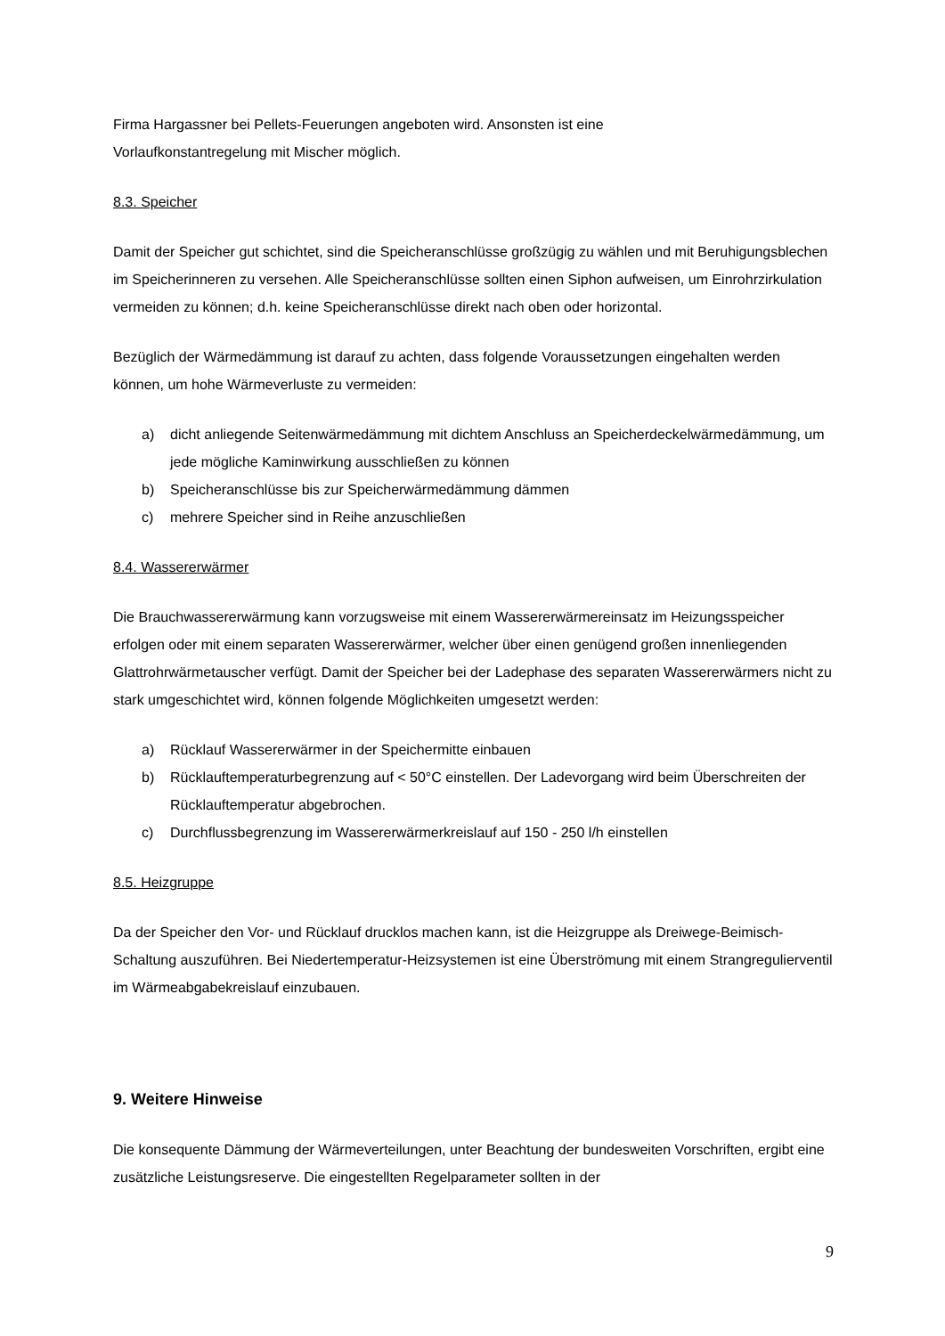Firma Hargassner bei Pellets-Feuerungen angeboten wird. Ansonsten ist eine
Vorlaufkonstantregelung mit Mischer möglich.
8.3. Speicher
Damit der Speicher gut schichtet, sind die Speicheranschlüsse großzügig zu wählen und mit Beruhigungsblechen im Speicherinneren zu versehen. Alle Speicheranschlüsse sollten einen Siphon aufweisen, um Einrohrzirkulation vermeiden zu können; d.h. keine Speicheranschlüsse direkt nach oben oder horizontal.
Bezüglich der Wärmedämmung ist darauf zu achten, dass folgende Voraussetzungen eingehalten werden können, um hohe Wärmeverluste zu vermeiden:
a) dicht anliegende Seitenwärmedämmung mit dichtem Anschluss an Speicherdeckelwärmedämmung, um jede mögliche Kaminwirkung ausschließen zu können
b) Speicheranschlüsse bis zur Speicherwärmedämmung dämmen
c) mehrere Speicher sind in Reihe anzuschließen
8.4. Wassererwärmer
Die Brauchwassererwärmung kann vorzugsweise mit einem Wassererwärmereinsatz im Heizungsspeicher erfolgen oder mit einem separaten Wassererwärmer, welcher über einen genügend großen innenliegenden Glattrohrwärmetauscher verfügt. Damit der Speicher bei der Ladephase des separaten Wassererwärmers nicht zu stark umgeschichtet wird, können folgende Möglichkeiten umgesetzt werden:
a) Rücklauf Wassererwärmer in der Speichermitte einbauen
b) Rücklauftemperaturbegrenzung auf < 50°C einstellen. Der Ladevorgang wird beim Überschreiten der Rücklauftemperatur abgebrochen.
c) Durchflussbegrenzung im Wassererwärmerkreislauf auf 150 - 250 l/h einstellen
8.5. Heizgruppe
Da der Speicher den Vor- und Rücklauf drucklos machen kann, ist die Heizgruppe als Dreiwege-Beimisch-Schaltung auszuführen. Bei Niedertemperatur-Heizsystemen ist eine Überströmung mit einem Strangregulierventil im Wärmeabgabekreislauf einzubauen.
9. Weitere Hinweise
Die konsequente Dämmung der Wärmeverteilungen, unter Beachtung der bundesweiten Vorschriften, ergibt eine zusätzliche Leistungsreserve. Die eingestellten Regelparameter sollten in der
9